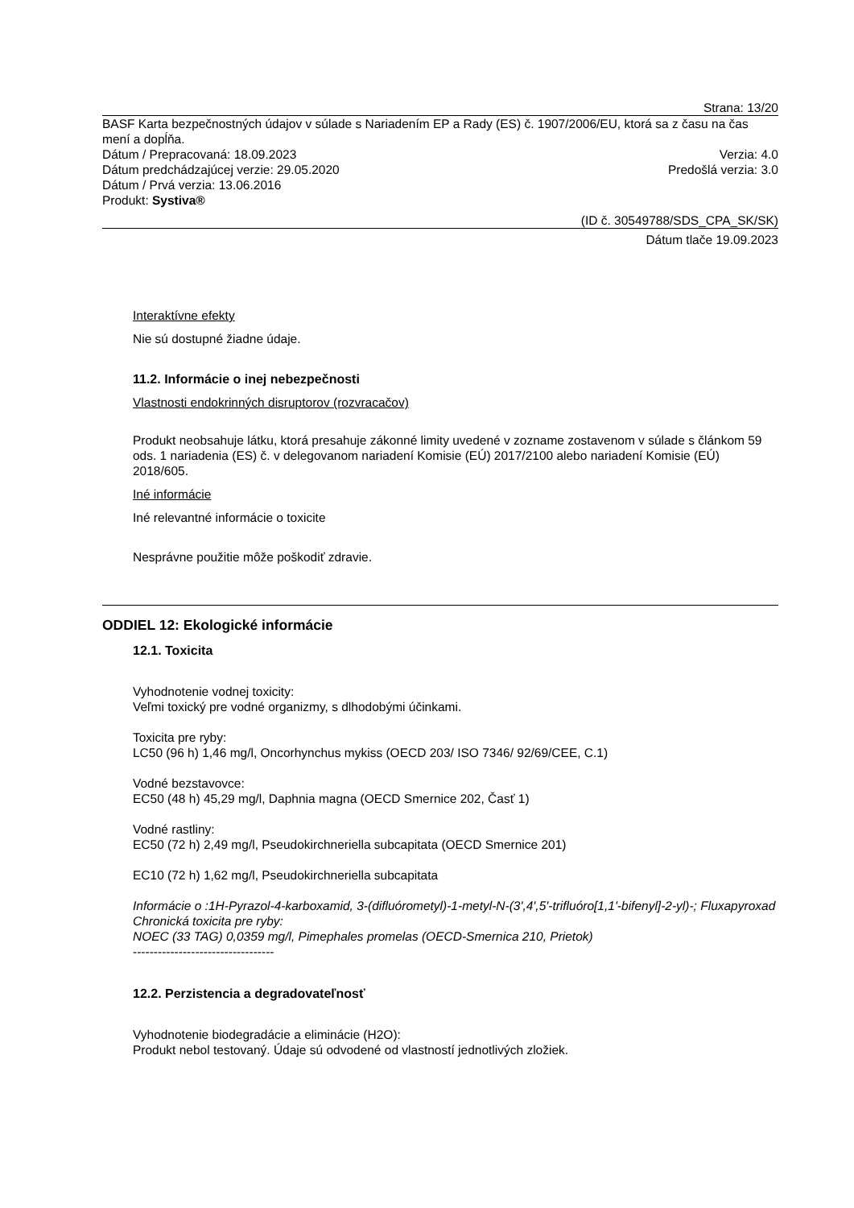Strana: 13/20
BASF Karta bezpečnostných údajov v súlade s Nariadením EP a Rady (ES) č. 1907/2006/EU, ktorá sa z času na čas mení a dopĺňa.
Dátum / Prepracovaná: 18.09.2023 Verzia: 4.0
Dátum predchádzajúcej verzie: 29.05.2020 Predošlá verzia: 3.0
Dátum / Prvá verzia: 13.06.2016
Produkt: Systiva®
(ID č. 30549788/SDS_CPA_SK/SK)
Dátum tlače 19.09.2023
Interaktívne efekty
Nie sú dostupné žiadne údaje.
11.2. Informácie o inej nebezpečnosti
Vlastnosti endokrinných disruptorov (rozvracačov)
Produkt neobsahuje látku, ktorá presahuje zákonné limity uvedené v zozname zostavenom v súlade s článkom 59 ods. 1 nariadenia (ES) č. v delegovanom nariadení Komisie (EÚ) 2017/2100 alebo nariadení Komisie (EÚ) 2018/605.
Iné informácie
Iné relevantné informácie o toxicite
Nesprávne použitie môže poškodiť zdravie.
ODDIEL 12: Ekologické informácie
12.1. Toxicita
Vyhodnotenie vodnej toxicity:
Veľmi toxický pre vodné organizmy, s dlhodobými účinkami.
Toxicita pre ryby:
LC50 (96 h) 1,46 mg/l, Oncorhynchus mykiss (OECD 203/ ISO 7346/ 92/69/CEE, C.1)
Vodné bezstavovce:
EC50 (48 h) 45,29 mg/l, Daphnia magna (OECD Smernice 202, Časť 1)
Vodné rastliny:
EC50 (72 h) 2,49 mg/l, Pseudokirchneriella subcapitata (OECD Smernice 201)
EC10 (72 h) 1,62 mg/l, Pseudokirchneriella subcapitata
Informácie o :1H-Pyrazol-4-karboxamid, 3-(difluórometyl)-1-metyl-N-(3',4',5'-trifluóro[1,1'-bifenyl]-2-yl)-; Fluxapyroxad
Chronická toxicita pre ryby:
NOEC (33 TAG) 0,0359 mg/l, Pimephales promelas (OECD-Smernica 210, Prietok)
----------------------------------
12.2. Perzistencia a degradovateľnosť
Vyhodnotenie biodegradácie a eliminácie (H2O):
Produkt nebol testovaný. Údaje sú odvodené od vlastností jednotlivých zložiek.